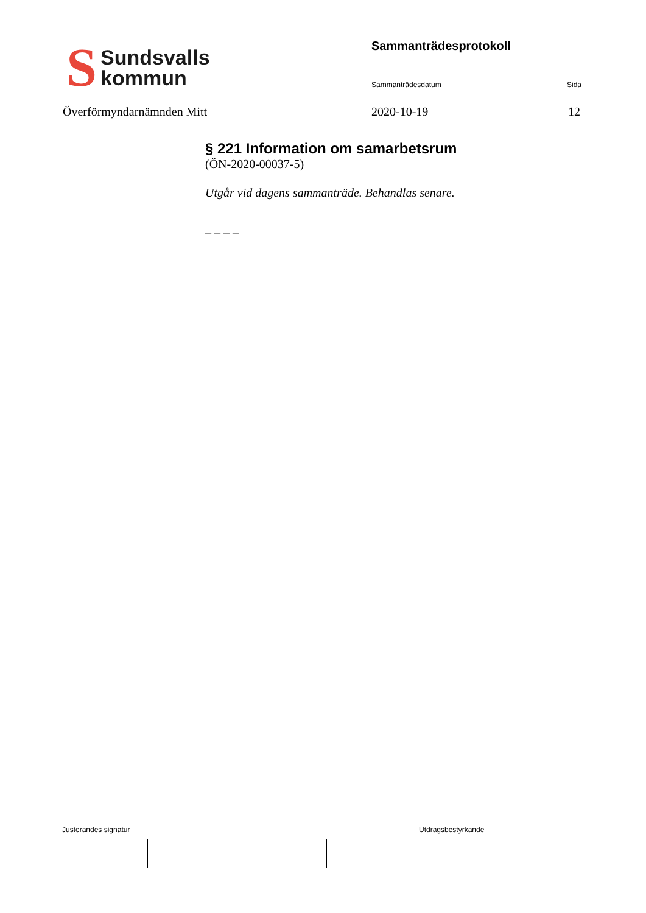S
Sundsvalls
kommun
Överförmyndarnämnden Mitt
Sammanträdesprotokoll
Sammanträdesdatum Sida
2020-10-19 12
§ 221 Information om samarbetsrum
(ÖN-2020-00037-5)
Utgår vid dagens sammanträde. Behandlas senare.
_ _ _ _
| Justerandes signatur | | | | Utdragsbestyrkande |